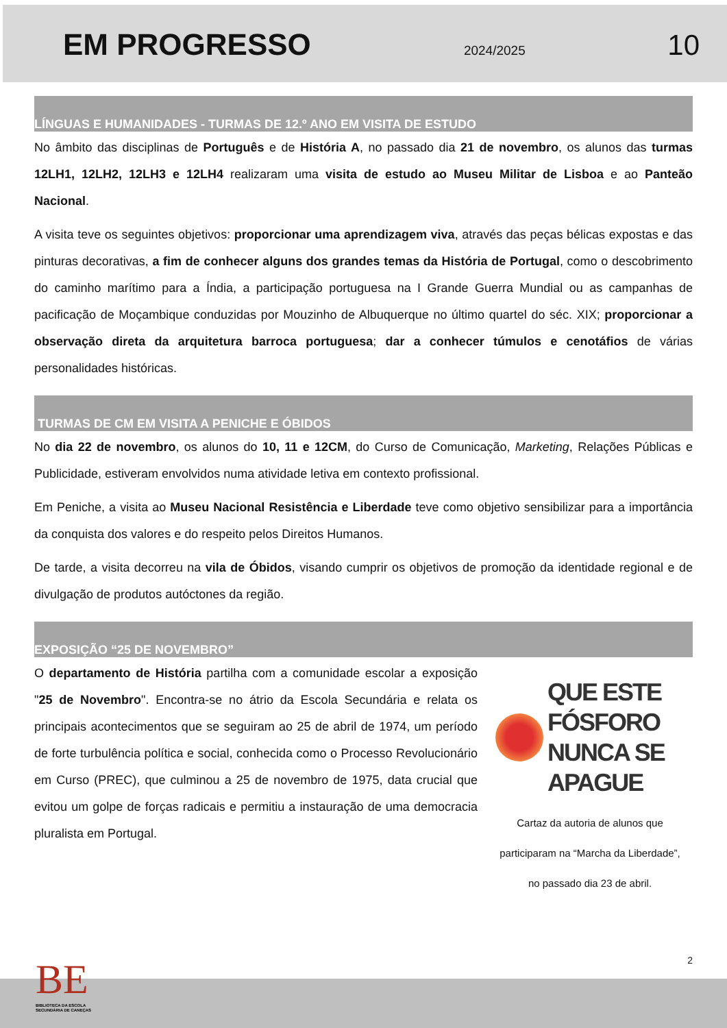EM PROGRESSO
2024/2025 10
LÍNGUAS E HUMANIDADES - TURMAS DE 12.º ANO EM VISITA DE ESTUDO
No âmbito das disciplinas de Português e de História A, no passado dia 21 de novembro, os alunos das turmas 12LH1, 12LH2, 12LH3 e 12LH4 realizaram uma visita de estudo ao Museu Militar de Lisboa e ao Panteão Nacional.
A visita teve os seguintes objetivos: proporcionar uma aprendizagem viva, através das peças bélicas expostas e das pinturas decorativas, a fim de conhecer alguns dos grandes temas da História de Portugal, como o descobrimento do caminho marítimo para a Índia, a participação portuguesa na I Grande Guerra Mundial ou as campanhas de pacificação de Moçambique conduzidas por Mouzinho de Albuquerque no último quartel do séc. XIX; proporcionar a observação direta da arquitetura barroca portuguesa; dar a conhecer túmulos e cenotáfios de várias personalidades históricas.
TURMAS DE CM EM VISITA A PENICHE E ÓBIDOS
No dia 22 de novembro, os alunos do 10, 11 e 12CM, do Curso de Comunicação, Marketing, Relações Públicas e Publicidade, estiveram envolvidos numa atividade letiva em contexto profissional.
Em Peniche, a visita ao Museu Nacional Resistência e Liberdade teve como objetivo sensibilizar para a importância da conquista dos valores e do respeito pelos Direitos Humanos.
De tarde, a visita decorreu na vila de Óbidos, visando cumprir os objetivos de promoção da identidade regional e de divulgação de produtos autóctones da região.
EXPOSIÇÃO “25 DE NOVEMBRO”
O departamento de História partilha com a comunidade escolar a exposição "25 de Novembro". Encontra-se no átrio da Escola Secundária e relata os principais acontecimentos que se seguiram ao 25 de abril de 1974, um período de forte turbulência política e social, conhecida como o Processo Revolucionário em Curso (PREC), que culminou a 25 de novembro de 1975, data crucial que evitou um golpe de forças radicais e permitiu a instauração de uma democracia pluralista em Portugal.
QUE ESTE
FÓSFORO
NUNCA SE
APAGUE
Cartaz da autoria de alunos que
participaram na “Marcha da Liberdade”,
no passado dia 23 de abril.
2
BE
BIBLIOTECA DA ESCOLA
SECUNDÁRIA DE CANEÇAS